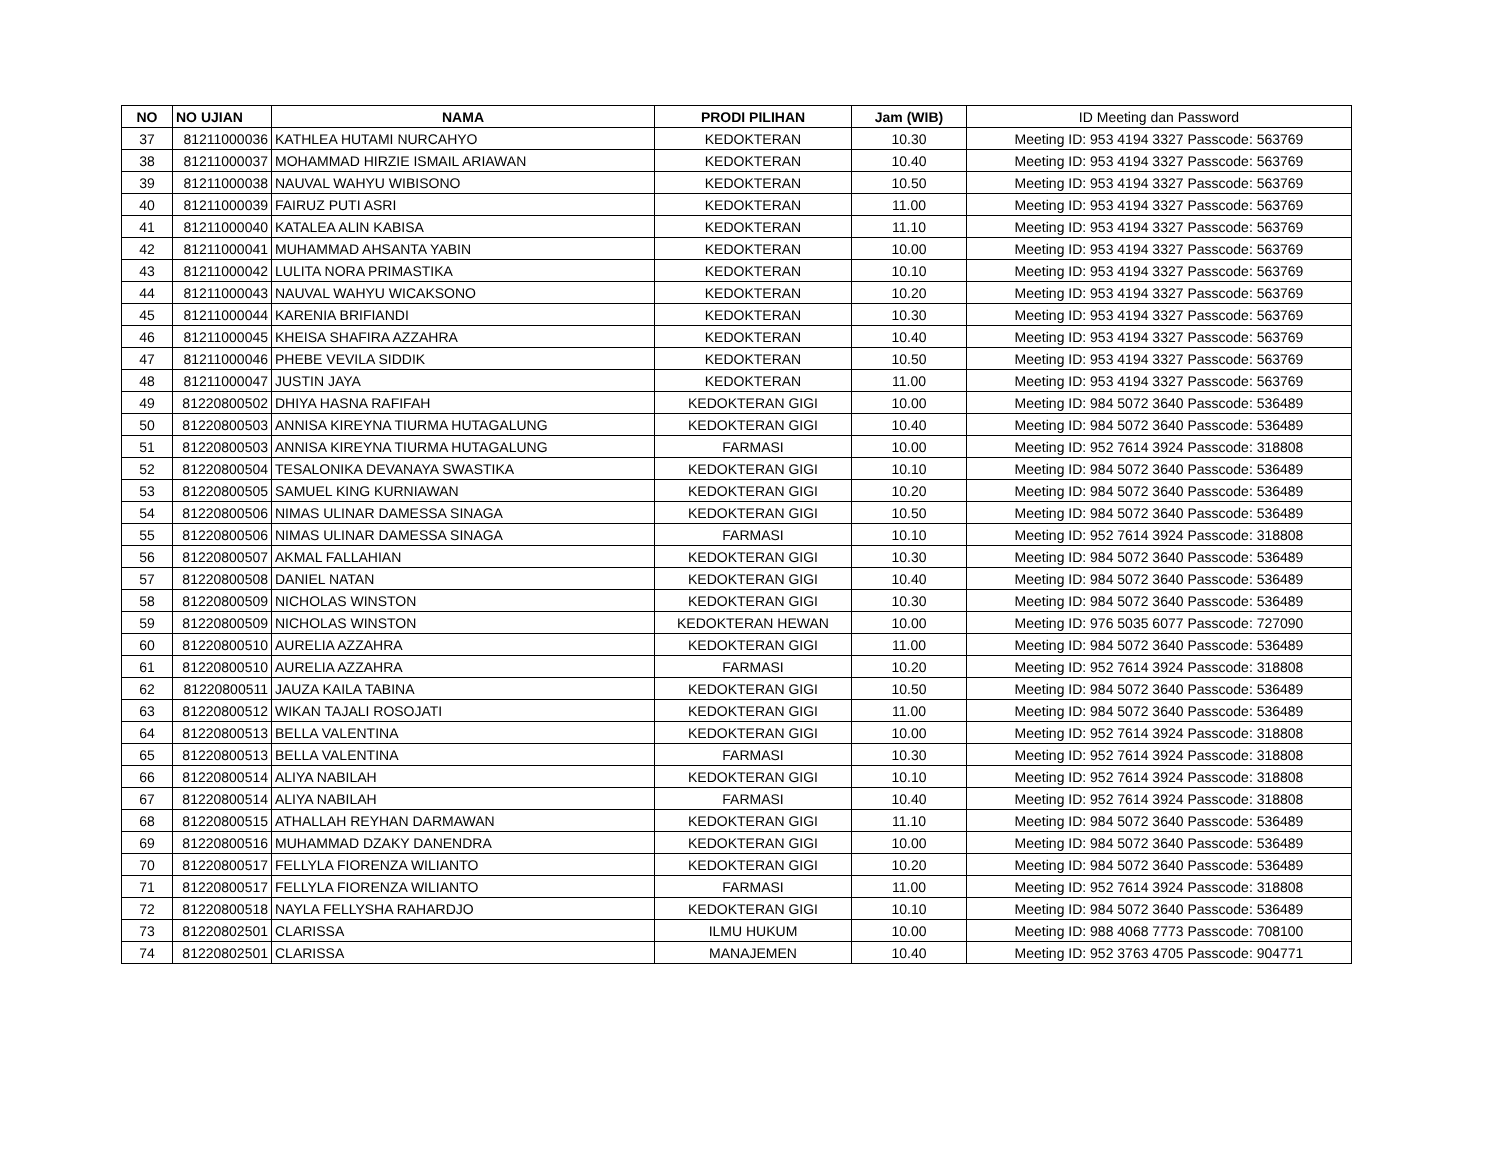| NO | NO UJIAN | NAMA | PRODI PILIHAN | Jam (WIB) | ID Meeting dan Password |
| --- | --- | --- | --- | --- | --- |
| 37 | 81211000036 | KATHLEA HUTAMI NURCAHYO | KEDOKTERAN | 10.30 | Meeting ID: 953 4194 3327 Passcode: 563769 |
| 38 | 81211000037 | MOHAMMAD HIRZIE ISMAIL ARIAWAN | KEDOKTERAN | 10.40 | Meeting ID: 953 4194 3327 Passcode: 563769 |
| 39 | 81211000038 | NAUVAL WAHYU WIBISONO | KEDOKTERAN | 10.50 | Meeting ID: 953 4194 3327 Passcode: 563769 |
| 40 | 81211000039 | FAIRUZ PUTI ASRI | KEDOKTERAN | 11.00 | Meeting ID: 953 4194 3327 Passcode: 563769 |
| 41 | 81211000040 | KATALEA ALIN KABISA | KEDOKTERAN | 11.10 | Meeting ID: 953 4194 3327 Passcode: 563769 |
| 42 | 81211000041 | MUHAMMAD AHSANTA YABIN | KEDOKTERAN | 10.00 | Meeting ID: 953 4194 3327 Passcode: 563769 |
| 43 | 81211000042 | LULITA NORA PRIMASTIKA | KEDOKTERAN | 10.10 | Meeting ID: 953 4194 3327 Passcode: 563769 |
| 44 | 81211000043 | NAUVAL WAHYU WICAKSONO | KEDOKTERAN | 10.20 | Meeting ID: 953 4194 3327 Passcode: 563769 |
| 45 | 81211000044 | KARENIA BRIFIANDI | KEDOKTERAN | 10.30 | Meeting ID: 953 4194 3327 Passcode: 563769 |
| 46 | 81211000045 | KHEISA SHAFIRA AZZAHRA | KEDOKTERAN | 10.40 | Meeting ID: 953 4194 3327 Passcode: 563769 |
| 47 | 81211000046 | PHEBE VEVILA SIDDIK | KEDOKTERAN | 10.50 | Meeting ID: 953 4194 3327 Passcode: 563769 |
| 48 | 81211000047 | JUSTIN JAYA | KEDOKTERAN | 11.00 | Meeting ID: 953 4194 3327 Passcode: 563769 |
| 49 | 81220800502 | DHIYA HASNA RAFIFAH | KEDOKTERAN GIGI | 10.00 | Meeting ID: 984 5072 3640 Passcode: 536489 |
| 50 | 81220800503 | ANNISA KIREYNA TIURMA HUTAGALUNG | KEDOKTERAN GIGI | 10.40 | Meeting ID: 984 5072 3640 Passcode: 536489 |
| 51 | 81220800503 | ANNISA KIREYNA TIURMA HUTAGALUNG | FARMASI | 10.00 | Meeting ID: 952 7614 3924 Passcode: 318808 |
| 52 | 81220800504 | TESALONIKA DEVANAYA SWASTIKA | KEDOKTERAN GIGI | 10.10 | Meeting ID: 984 5072 3640 Passcode: 536489 |
| 53 | 81220800505 | SAMUEL KING KURNIAWAN | KEDOKTERAN GIGI | 10.20 | Meeting ID: 984 5072 3640 Passcode: 536489 |
| 54 | 81220800506 | NIMAS ULINAR DAMESSA SINAGA | KEDOKTERAN GIGI | 10.50 | Meeting ID: 984 5072 3640 Passcode: 536489 |
| 55 | 81220800506 | NIMAS ULINAR DAMESSA SINAGA | FARMASI | 10.10 | Meeting ID: 952 7614 3924 Passcode: 318808 |
| 56 | 81220800507 | AKMAL FALLAHIAN | KEDOKTERAN GIGI | 10.30 | Meeting ID: 984 5072 3640 Passcode: 536489 |
| 57 | 81220800508 | DANIEL NATAN | KEDOKTERAN GIGI | 10.40 | Meeting ID: 984 5072 3640 Passcode: 536489 |
| 58 | 81220800509 | NICHOLAS WINSTON | KEDOKTERAN GIGI | 10.30 | Meeting ID: 984 5072 3640 Passcode: 536489 |
| 59 | 81220800509 | NICHOLAS WINSTON | KEDOKTERAN HEWAN | 10.00 | Meeting ID: 976 5035 6077 Passcode: 727090 |
| 60 | 81220800510 | AURELIA AZZAHRA | KEDOKTERAN GIGI | 11.00 | Meeting ID: 984 5072 3640 Passcode: 536489 |
| 61 | 81220800510 | AURELIA AZZAHRA | FARMASI | 10.20 | Meeting ID: 952 7614 3924 Passcode: 318808 |
| 62 | 81220800511 | JAUZA KAILA TABINA | KEDOKTERAN GIGI | 10.50 | Meeting ID: 984 5072 3640 Passcode: 536489 |
| 63 | 81220800512 | WIKAN TAJALI ROSOJATI | KEDOKTERAN GIGI | 11.00 | Meeting ID: 984 5072 3640 Passcode: 536489 |
| 64 | 81220800513 | BELLA VALENTINA | KEDOKTERAN GIGI | 10.00 | Meeting ID: 952 7614 3924 Passcode: 318808 |
| 65 | 81220800513 | BELLA VALENTINA | FARMASI | 10.30 | Meeting ID: 952 7614 3924 Passcode: 318808 |
| 66 | 81220800514 | ALIYA NABILAH | KEDOKTERAN GIGI | 10.10 | Meeting ID: 952 7614 3924 Passcode: 318808 |
| 67 | 81220800514 | ALIYA NABILAH | FARMASI | 10.40 | Meeting ID: 952 7614 3924 Passcode: 318808 |
| 68 | 81220800515 | ATHALLAH REYHAN DARMAWAN | KEDOKTERAN GIGI | 11.10 | Meeting ID: 984 5072 3640 Passcode: 536489 |
| 69 | 81220800516 | MUHAMMAD DZAKY DANENDRA | KEDOKTERAN GIGI | 10.00 | Meeting ID: 984 5072 3640 Passcode: 536489 |
| 70 | 81220800517 | FELLYLA FIORENZA WILIANTO | KEDOKTERAN GIGI | 10.20 | Meeting ID: 984 5072 3640 Passcode: 536489 |
| 71 | 81220800517 | FELLYLA FIORENZA WILIANTO | FARMASI | 11.00 | Meeting ID: 952 7614 3924 Passcode: 318808 |
| 72 | 81220800518 | NAYLA FELLYSHA RAHARDJO | KEDOKTERAN GIGI | 10.10 | Meeting ID: 984 5072 3640 Passcode: 536489 |
| 73 | 81220802501 | CLARISSA | ILMU HUKUM | 10.00 | Meeting ID: 988 4068 7773 Passcode: 708100 |
| 74 | 81220802501 | CLARISSA | MANAJEMEN | 10.40 | Meeting ID: 952 3763 4705 Passcode: 904771 |